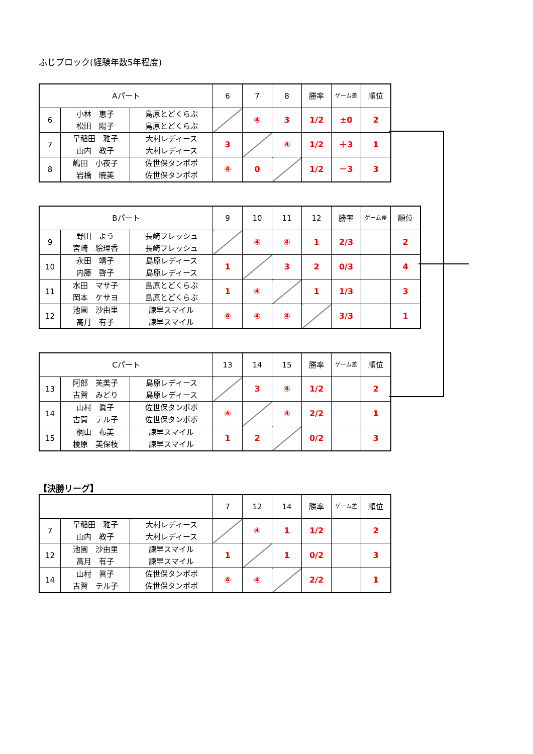ふじブロック(経験年数5年程度)
| Aパート | | | 6 | 7 | 8 | 勝率 | ゲーム差 | 順位 |
| --- | --- | --- | --- | --- | --- | --- | --- | --- |
| 6 | 小林 恵子 松田 陽子 | 島原とどくらぶ 島原とどくらぶ | | ④ | 3 | 1/2 | ±0 | 2 |
| 7 | 早稲田 雅子 山内 教子 | 大村レディース 大村レディース | 3 | | ④ | 1/2 | ＋3 | 1 |
| 8 | 嶋田 小夜子 岩橋 暁美 | 佐世保タンポポ 佐世保タンポポ | ④ | 0 | | 1/2 | －3 | 3 |
| Bパート | | | 9 | 10 | 11 | 12 | 勝率 | ゲーム差 | 順位 |
| --- | --- | --- | --- | --- | --- | --- | --- | --- | --- |
| 9 | 野田 よう 宮崎 絵理香 | 長崎フレッシュ 長崎フレッシュ | | ④ | ④ | 1 | 2/3 | | 2 |
| 10 | 永田 靖子 内藤 啓子 | 島原レディース 島原レディース | 1 | | 3 | 2 | 0/3 | | 4 |
| 11 | 水田 マサ子 岡本 ケサヨ | 島原とどくらぶ 島原とどくらぶ | 1 | ④ | | 1 | 1/3 | | 3 |
| 12 | 池園 沙由里 高月 有子 | 諫早スマイル 諫早スマイル | ④ | ④ | ④ | | 3/3 | | 1 |
| Cパート | | | 13 | 14 | 15 | 勝率 | ゲーム差 | 順位 |
| --- | --- | --- | --- | --- | --- | --- | --- | --- |
| 13 | 阿部 芙美子 古賀 みどり | 島原レディース 島原レディース | | 3 | ④ | 1/2 | | 2 |
| 14 | 山村 眞子 古賀 テル子 | 佐世保タンポポ 佐世保タンポポ | ④ | | ④ | 2/2 | | 1 |
| 15 | 桐山 布美 榎原 美保枝 | 諫早スマイル 諫早スマイル | 1 | 2 | | 0/2 | | 3 |
【決勝リーグ】
| | | | 7 | 12 | 14 | 勝率 | ゲーム差 | 順位 |
| --- | --- | --- | --- | --- | --- | --- | --- | --- |
| 7 | 早稲田 雅子 山内 教子 | 大村レディース 大村レディース | | ④ | 1 | 1/2 | | 2 |
| 12 | 池園 沙由里 高月 有子 | 諫早スマイル 諫早スマイル | 1 | | 1 | 0/2 | | 3 |
| 14 | 山村 眞子 古賀 テル子 | 佐世保タンポポ 佐世保タンポポ | ④ | ④ | | 2/2 | | 1 |